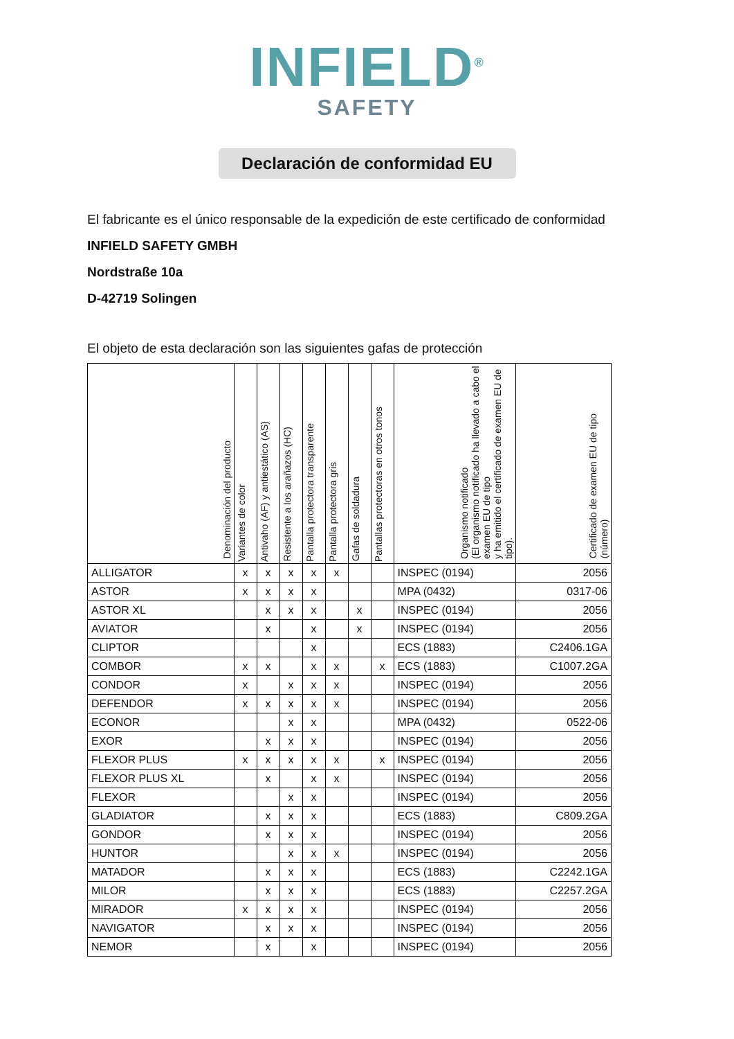INFIELD<sup>®</sup>
SAFETY
Declaración de conformidad EU
El fabricante es el único responsable de la expedición de este certificado de conformidad
INFIELD SAFETY GMBH
Nordstraße 10a
D-42719 Solingen
El objeto de esta declaración son las siguientes gafas de protección
| Denominación del producto | Variantes de color | Antivaho (AF) y antiestático (AS) | Resistente a los arañazos (HC) | Pantalla protectora transparente | Pantalla protectora gris | Gafas de soldadura | Pantallas protectoras en otros tonos | Organismo notificado (El organismo notificado ha llevado a cabo el examen EU de tipo y ha emitido el certificado de examen EU de tipo). | Certificado de examen EU de tipo (número) |
| --- | --- | --- | --- | --- | --- | --- | --- | --- | --- |
| ALLIGATOR | x | x | x | x | x | | | INSPEC (0194) | 2056 |
| ASTOR | x | x | x | x | | | | MPA (0432) | 0317-06 |
| ASTOR XL | | x | x | x | | x | | INSPEC (0194) | 2056 |
| AVIATOR | | x | | x | | x | | INSPEC (0194) | 2056 |
| CLIPTOR | | | | x | | | | ECS (1883) | C2406.1GA |
| COMBOR | x | x | | x | x | | x | ECS (1883) | C1007.2GA |
| CONDOR | x | | x | x | x | | | INSPEC (0194) | 2056 |
| DEFENDOR | x | x | x | x | x | | | INSPEC (0194) | 2056 |
| ECONOR | | | x | x | | | | MPA (0432) | 0522-06 |
| EXOR | | x | x | x | | | | INSPEC (0194) | 2056 |
| FLEXOR PLUS | x | x | x | x | x | | x | INSPEC (0194) | 2056 |
| FLEXOR PLUS XL | | x | | x | x | | | INSPEC (0194) | 2056 |
| FLEXOR | | | x | x | | | | INSPEC (0194) | 2056 |
| GLADIATOR | | x | x | x | | | | ECS (1883) | C809.2GA |
| GONDOR | | x | x | x | | | | INSPEC (0194) | 2056 |
| HUNTOR | | | x | x | x | | | INSPEC (0194) | 2056 |
| MATADOR | | x | x | x | | | | ECS (1883) | C2242.1GA |
| MILOR | | x | x | x | | | | ECS (1883) | C2257.2GA |
| MIRADOR | x | x | x | x | | | | INSPEC (0194) | 2056 |
| NAVIGATOR | | x | x | x | | | | INSPEC (0194) | 2056 |
| NEMOR | | x | | x | | | | INSPEC (0194) | 2056 |